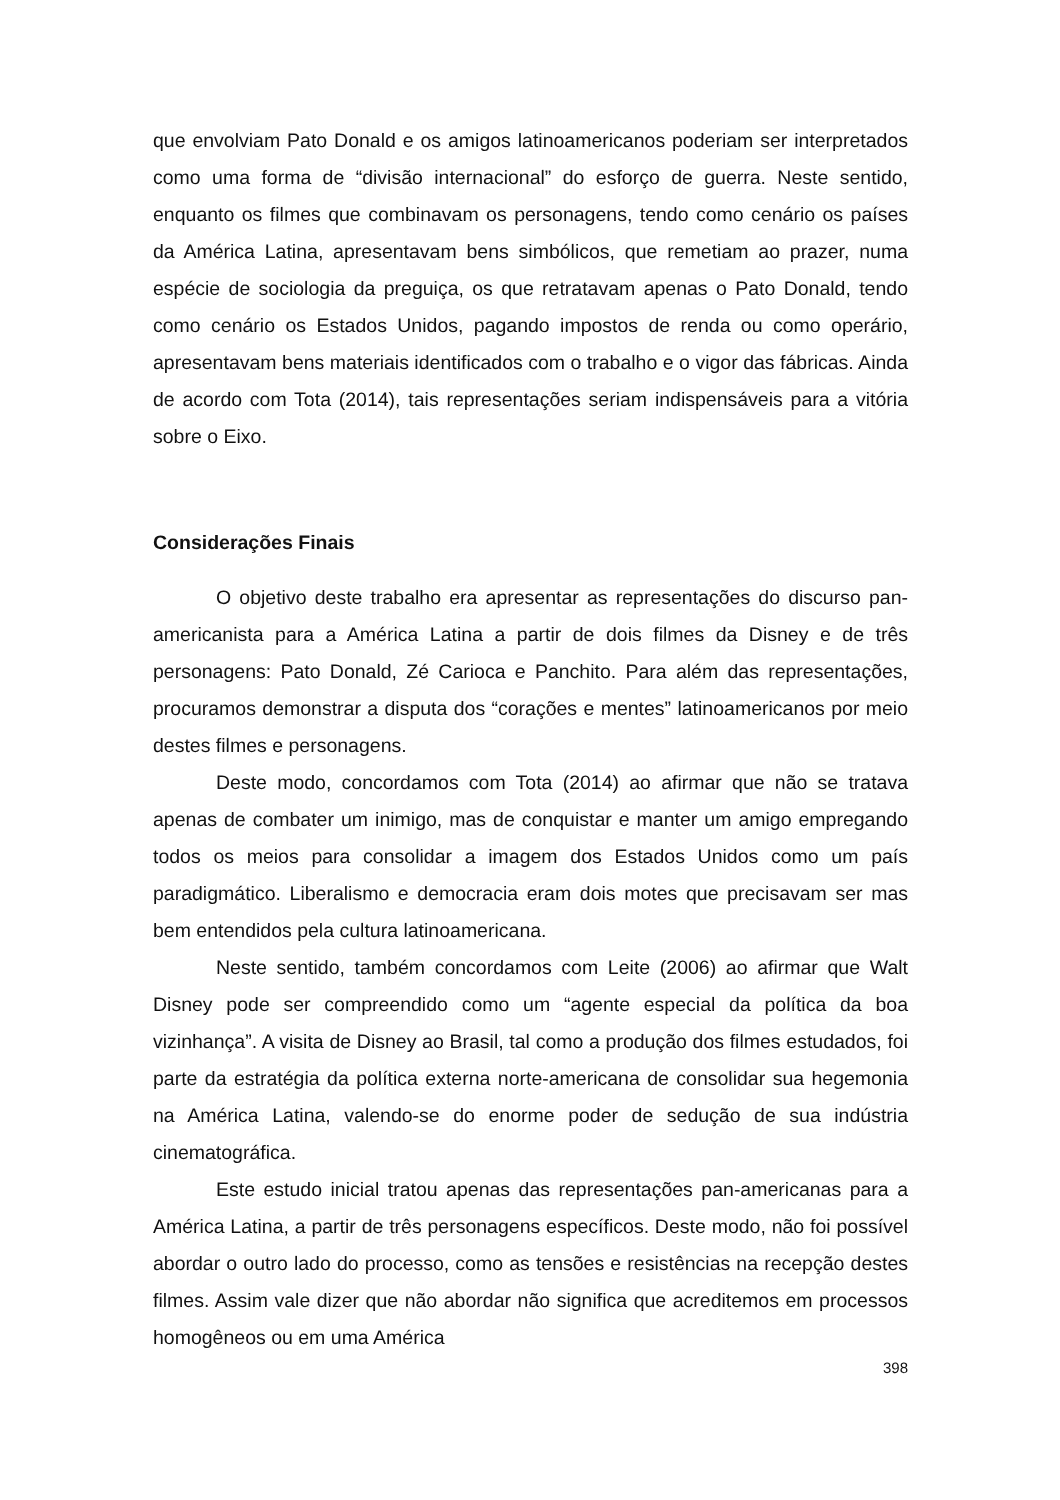que envolviam Pato Donald e os amigos latinoamericanos poderiam ser interpretados como uma forma de “divisão internacional” do esforço de guerra. Neste sentido, enquanto os filmes que combinavam os personagens, tendo como cenário os países da América Latina, apresentavam bens simbólicos, que remetiam ao prazer, numa espécie de sociologia da preguiça, os que retratavam apenas o Pato Donald, tendo como cenário os Estados Unidos, pagando impostos de renda ou como operário, apresentavam bens materiais identificados com o trabalho e o vigor das fábricas. Ainda de acordo com Tota (2014), tais representações seriam indispensáveis para a vitória sobre o Eixo.
Considerações Finais
O objetivo deste trabalho era apresentar as representações do discurso pan-americanista para a América Latina a partir de dois filmes da Disney e de três personagens: Pato Donald, Zé Carioca e Panchito. Para além das representações, procuramos demonstrar a disputa dos “corações e mentes” latinoamericanos por meio destes filmes e personagens.
Deste modo, concordamos com Tota (2014) ao afirmar que não se tratava apenas de combater um inimigo, mas de conquistar e manter um amigo empregando todos os meios para consolidar a imagem dos Estados Unidos como um país paradigmático. Liberalismo e democracia eram dois motes que precisavam ser mas bem entendidos pela cultura latinoamericana.
Neste sentido, também concordamos com Leite (2006) ao afirmar que Walt Disney pode ser compreendido como um “agente especial da política da boa vizinhança”. A visita de Disney ao Brasil, tal como a produção dos filmes estudados, foi parte da estratégia da política externa norte-americana de consolidar sua hegemonia na América Latina, valendo-se do enorme poder de sedução de sua indústria cinematográfica.
Este estudo inicial tratou apenas das representações pan-americanas para a América Latina, a partir de três personagens específicos. Deste modo, não foi possível abordar o outro lado do processo, como as tensões e resistências na recepção destes filmes. Assim vale dizer que não abordar não significa que acreditemos em processos homogêneos ou em uma América
398